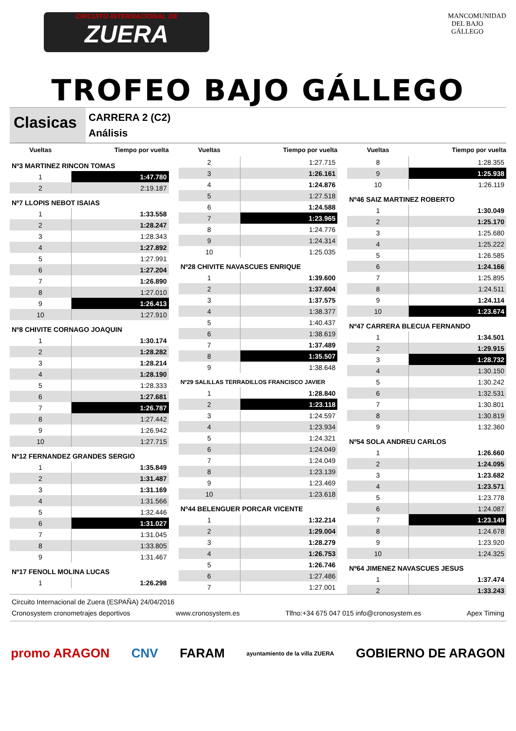CIRCUITO INTERNACIONAL DE
ZUERA
MANCOMUNIDAD DEL BAJO GÁLLEGO
TROFEO BAJO GÁLLEGO
Clasicas
CARRERA 2 (C2)
Análisis
| Vueltas | Tiempo por vuelta |
| --- | --- |
| Nº3 MARTINEZ RINCON TOMAS | |
| 1 | 1:47.780 |
| 2 | 2:19.187 |
| Nº7 LLOPIS NEBOT ISAIAS | |
| 1 | 1:33.558 |
| 2 | 1:28.247 |
| 3 | 1:28.343 |
| 4 | 1:27.892 |
| 5 | 1:27.991 |
| 6 | 1:27.204 |
| 7 | 1:26.890 |
| 8 | 1:27.010 |
| 9 | 1:26.413 |
| 10 | 1:27.910 |
| Nº8 CHIVITE CORNAGO JOAQUIN | |
| 1 | 1:30.174 |
| 2 | 1:28.282 |
| 3 | 1:28.214 |
| 4 | 1:28.190 |
| 5 | 1:28.333 |
| 6 | 1:27.681 |
| 7 | 1:26.787 |
| 8 | 1:27.442 |
| 9 | 1:26.942 |
| 10 | 1:27.715 |
| Nº12 FERNANDEZ GRANDES SERGIO | |
| 1 | 1:35.849 |
| 2 | 1:31.487 |
| 3 | 1:31.169 |
| 4 | 1:31.566 |
| 5 | 1:32.446 |
| 6 | 1:31.027 |
| 7 | 1:31.045 |
| 8 | 1:33.805 |
| 9 | 1:31.467 |
| Nº17 FENOLL MOLINA LUCAS | |
| 1 | 1:26.298 |
| Vueltas | Tiempo por vuelta |
| --- | --- |
| 2 | 1:27.715 |
| 3 | 1:26.161 |
| 4 | 1:24.876 |
| 5 | 1:27.518 |
| 6 | 1:24.588 |
| 7 | 1:23.965 |
| 8 | 1:24.776 |
| 9 | 1:24.314 |
| 10 | 1:25.035 |
| Nº28 CHIVITE NAVASCUES ENRIQUE | |
| 1 | 1:39.600 |
| 2 | 1:37.604 |
| 3 | 1:37.575 |
| 4 | 1:38.377 |
| 5 | 1:40.437 |
| 6 | 1:38.619 |
| 7 | 1:37.489 |
| 8 | 1:35.507 |
| 9 | 1:38.648 |
| Nº29 SALILLAS TERRADILLOS FRANCISCO JAVIER | |
| 1 | 1:28.840 |
| 2 | 1:23.118 |
| 3 | 1:24.597 |
| 4 | 1:23.934 |
| 5 | 1:24.321 |
| 6 | 1:24.049 |
| 7 | 1:24.049 |
| 8 | 1:23.139 |
| 9 | 1:23.469 |
| 10 | 1:23.618 |
| Nº44 BELENGUER PORCAR VICENTE | |
| 1 | 1:32.214 |
| 2 | 1:29.004 |
| 3 | 1:28.279 |
| 4 | 1:26.753 |
| 5 | 1:26.746 |
| 6 | 1:27.486 |
| 7 | 1:27.001 |
| Vueltas | Tiempo por vuelta |
| --- | --- |
| 8 | 1:28.355 |
| 9 | 1:25.938 |
| 10 | 1:26.119 |
| Nº46 SAIZ MARTINEZ ROBERTO | |
| 1 | 1:30.049 |
| 2 | 1:25.170 |
| 3 | 1:25.680 |
| 4 | 1:25.222 |
| 5 | 1:26.585 |
| 6 | 1:24.166 |
| 7 | 1:25.895 |
| 8 | 1:24.511 |
| 9 | 1:24.114 |
| 10 | 1:23.674 |
| Nº47 CARRERA BLECUA FERNANDO | |
| 1 | 1:34.501 |
| 2 | 1:29.915 |
| 3 | 1:28.732 |
| 4 | 1:30.150 |
| 5 | 1:30.242 |
| 6 | 1:32.531 |
| 7 | 1:30.801 |
| 8 | 1:30.819 |
| 9 | 1:32.360 |
| Nº54 SOLA ANDREU CARLOS | |
| 1 | 1:26.660 |
| 2 | 1:24.095 |
| 3 | 1:23.682 |
| 4 | 1:23.571 |
| 5 | 1:23.778 |
| 6 | 1:24.087 |
| 7 | 1:23.149 |
| 8 | 1:24.678 |
| 9 | 1:23.920 |
| 10 | 1:24.325 |
| Nº64 JIMENEZ NAVASCUES JESUS | |
| 1 | 1:37.474 |
| 2 | 1:33.243 |
Circuito Internacional de Zuera (ESPAÑA) 24/04/2016
Cronosystem cronometrajes deportivos www.cronosystem.es Tlfno:+34 675 047 015 info@cronosystem.es Apex Timing
promo ARAGON CNV FARAM ayuntamiento de la villa ZUERA GOBIERNO DE ARAGON